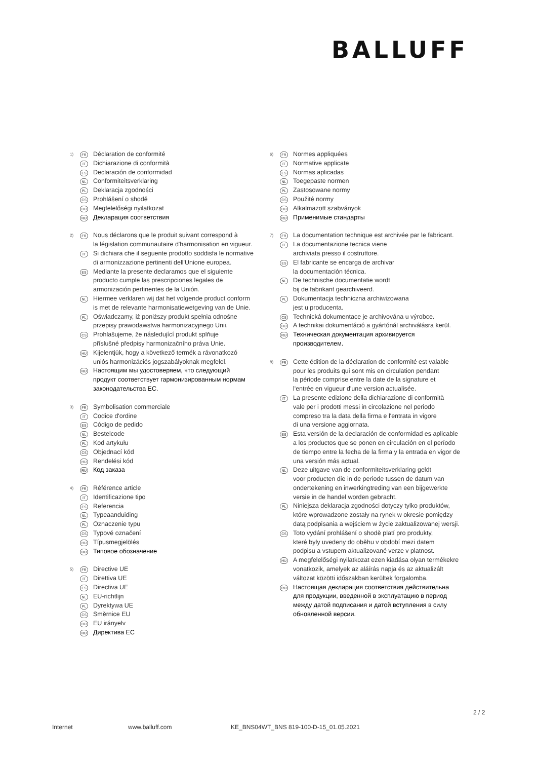BALLUFF
1)
FR Déclaration de conformité
IT Dichiarazione di conformità
ES Declaración de conformidad
NL Conformiteitsverklaring
PL Deklaracja zgodności
CS Prohlášení o shodě
HU Megfelelőségi nyilatkozat
RU Декларация соответствия
2)
FR Nous déclarons que le produit suivant correspond à
la législation communautaire d'harmonisation en vigueur.
IT Si dichiara che il seguente prodotto soddisfa le normative
di armonizzazione pertinenti dell'Unione europea.
ES Mediante la presente declaramos que el siguiente
producto cumple las prescripciones legales de
armonización pertinentes de la Unión.
NL Hiermee verklaren wij dat het volgende product conform
is met de relevante harmonisatiewetgeving van de Unie.
PL Oświadczamy, iż poniższy produkt spełnia odnośne
przepisy prawodawstwa harmonizacyjnego Unii.
CS Prohlašujeme, že následující produkt splňuje
příslušné předpisy harmonizačního práva Unie.
HU Kijelentjük, hogy a következő termék a rávonatkozó
uniós harmonizációs jogszabályoknak megfelel.
RU Настоящим мы удостоверяем, что следующий
продукт соответствует гармонизированным нормам
законодательства ЕС.
3)
FR Symbolisation commerciale
IT Codice d'ordine
ES Código de pedido
NL Bestelcode
PL Kod artykułu
CS Objednací kód
HU Rendelési kód
RU Код заказа
4)
FR Référence article
IT Identificazione tipo
ES Referencia
NL Typeaanduiding
PL Oznaczenie typu
CS Typové označení
HU Típusmegjelölés
RU Типовое обозначение
5)
FR Directive UE
IT Direttiva UE
ES Directiva UE
NL EU-richtlijn
PL Dyrektywa UE
CS Směrnice EU
HU EU irányelv
RU Директива ЕС
6)
FR Normes appliquées
IT Normative applicate
ES Normas aplicadas
NL Toegepaste normen
PL Zastosowane normy
CS Použité normy
HU Alkalmazott szabványok
RU Применимые стандарты
7)
FR La documentation technique est archivée par le fabricant.
IT La documentazione tecnica viene
archiviata presso il costruttore.
ES El fabricante se encarga de archivar
la documentación técnica.
NL De technische documentatie wordt
bij de fabrikant gearchiveerd.
PL Dokumentacja techniczna archiwizowana
jest u producenta.
CS Technická dokumentace je archivována u výrobce.
HU A technikai dokumentáció a gyártónál archiválásra kerül.
RU Техническая документация архивируется
производителем.
8)
FR Cette édition de la déclaration de conformité est valable
pour les produits qui sont mis en circulation pendant
la période comprise entre la date de la signature et
l'entrée en vigueur d'une version actualisée.
IT La presente edizione della dichiarazione di conformità
vale per i prodotti messi in circolazione nel periodo
compreso tra la data della firma e l'entrata in vigore
di una versione aggiornata.
ES Esta versión de la declaración de conformidad es aplicable
a los productos que se ponen en circulación en el período
de tiempo entre la fecha de la firma y la entrada en vigor de
una versión más actual.
NL Deze uitgave van de conformiteitsverklaring geldt
voor producten die in de periode tussen de datum van
ondertekening en inwerkingtreding van een bijgewerkte
versie in de handel worden gebracht.
PL Niniejsza deklaracja zgodności dotyczy tylko produktów,
które wprowadzone zostały na rynek w okresie pomiędzy
datą podpisania a wejściem w życie zaktualizowanej wersji.
CS Toto vydání prohlášení o shodě platí pro produkty,
které byly uvedeny do oběhu v období mezi datem
podpisu a vstupem aktualizované verze v platnost.
HU A megfelelőségi nyilatkozat ezen kiadása olyan termékekre
vonatkozik, amelyek az aláírás napja és az aktualizált
változat közötti időszakban kerültek forgalomba.
RU Настоящая декларация соответствия действительна
для продукции, введенной в эксплуатацию в период
между датой подписания и датой вступления в силу
обновленной версии.
2 / 2
Internet www.balluff.com KE_BNS04WT_BNS 819-100-D-15_01.05.2021